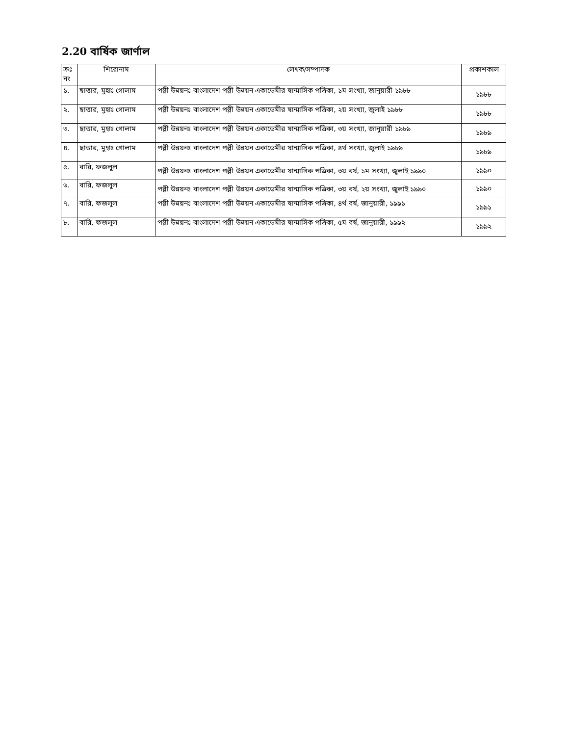2.20 বার্ষিক জার্ণাল
| ক্রঃ নং | শিরোনাম | লেখক/সম্পাদক | প্রকাশকাল |
| --- | --- | --- | --- |
| ১. | ছাত্তার, মুহাঃ গোলাম | পল্লী উন্নয়নঃ বাংলাদেশ পল্লী উন্নয়ন একাডেমীর ষান্মাসিক পত্রিকা, ১ম সংখ্যা, জানুয়ারী ১৯৮৮ | ১৯৮৮ |
| ২. | ছাত্তার, মুহাঃ গোলাম | পল্লী উন্নয়নঃ বাংলাদেশ পল্লী উন্নয়ন একাডেমীর ষান্মাসিক পত্রিকা, ২য় সংখ্যা, জুলাই ১৯৮৮ | ১৯৮৮ |
| ৩. | ছাত্তার, মুহাঃ গোলাম | পল্লী উন্নয়নঃ বাংলাদেশ পল্লী উন্নয়ন একাডেমীর ষান্মাসিক পত্রিকা, ৩য় সংখ্যা, জানুয়ারী ১৯৮৯ | ১৯৮৯ |
| ৪. | ছাত্তার, মুহাঃ গোলাম | পল্লী উন্নয়নঃ বাংলাদেশ পল্লী উন্নয়ন একাডেমীর ষান্মাসিক পত্রিকা, ৪র্থ সংখ্যা, জুলাই ১৯৮৯ | ১৯৮৯ |
| ৫. | বারি, ফজলুল | পল্লী উন্নয়নঃ বাংলাদেশ পল্লী উন্নয়ন একাডেমীর ষান্মাসিক পত্রিকা, ৩য় বর্ষ, ১ম সংখ্যা, জুলাই ১৯৯০ | ১৯৯০ |
| ৬. | বারি, ফজলুল | পল্লী উন্নয়নঃ বাংলাদেশ পল্লী উন্নয়ন একাডেমীর ষান্মাসিক পত্রিকা, ৩য় বর্ষ, ২য় সংখ্যা, জুলাই ১৯৯০ | ১৯৯০ |
| ৭. | বারি, ফজলুল | পল্লী উন্নয়নঃ বাংলাদেশ পল্লী উন্নয়ন একাডেমীর ষান্মাসিক পত্রিকা, ৪র্থ বর্ষ, জানুয়ারী, ১৯৯১ | ১৯৯১ |
| ৮. | বারি, ফজলুল | পল্লী উন্নয়নঃ বাংলাদেশ পল্লী উন্নয়ন একাডেমীর ষান্মাসিক পত্রিকা, ৫ম বর্ষ, জানুয়ারী, ১৯৯২ | ১৯৯২ |